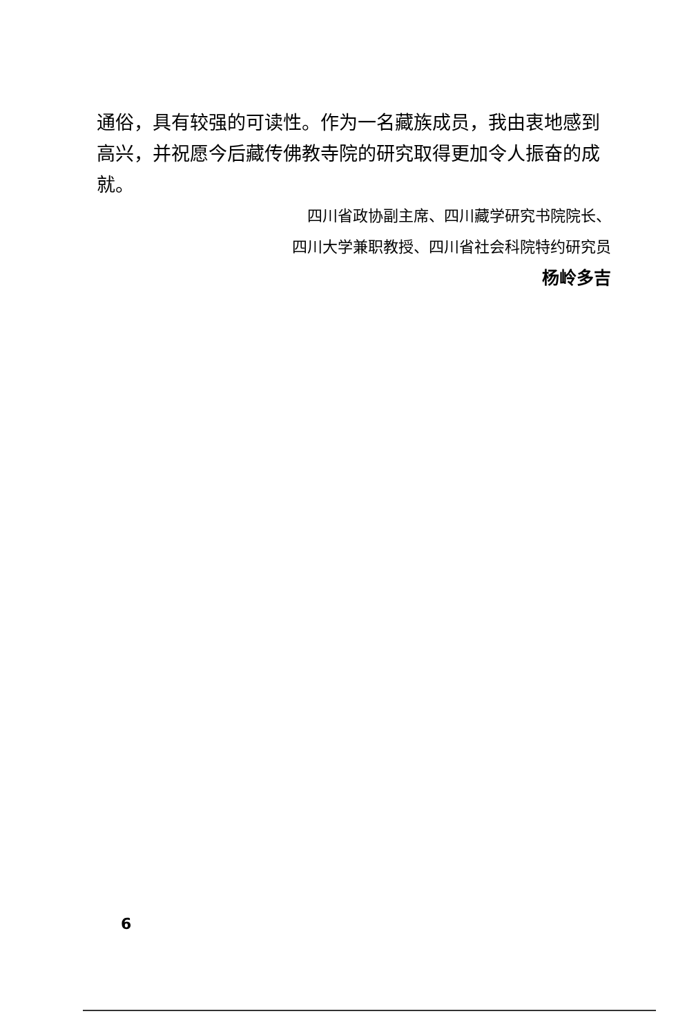通俗，具有较强的可读性。作为一名藏族成员，我由衷地感到高兴，并祝愿今后藏传佛教寺院的研究取得更加令人振奋的成就。
四川省政协副主席、四川藏学研究书院院长、
四川大学兼职教授、四川省社会科院特约研究员
杨岭多吉
6